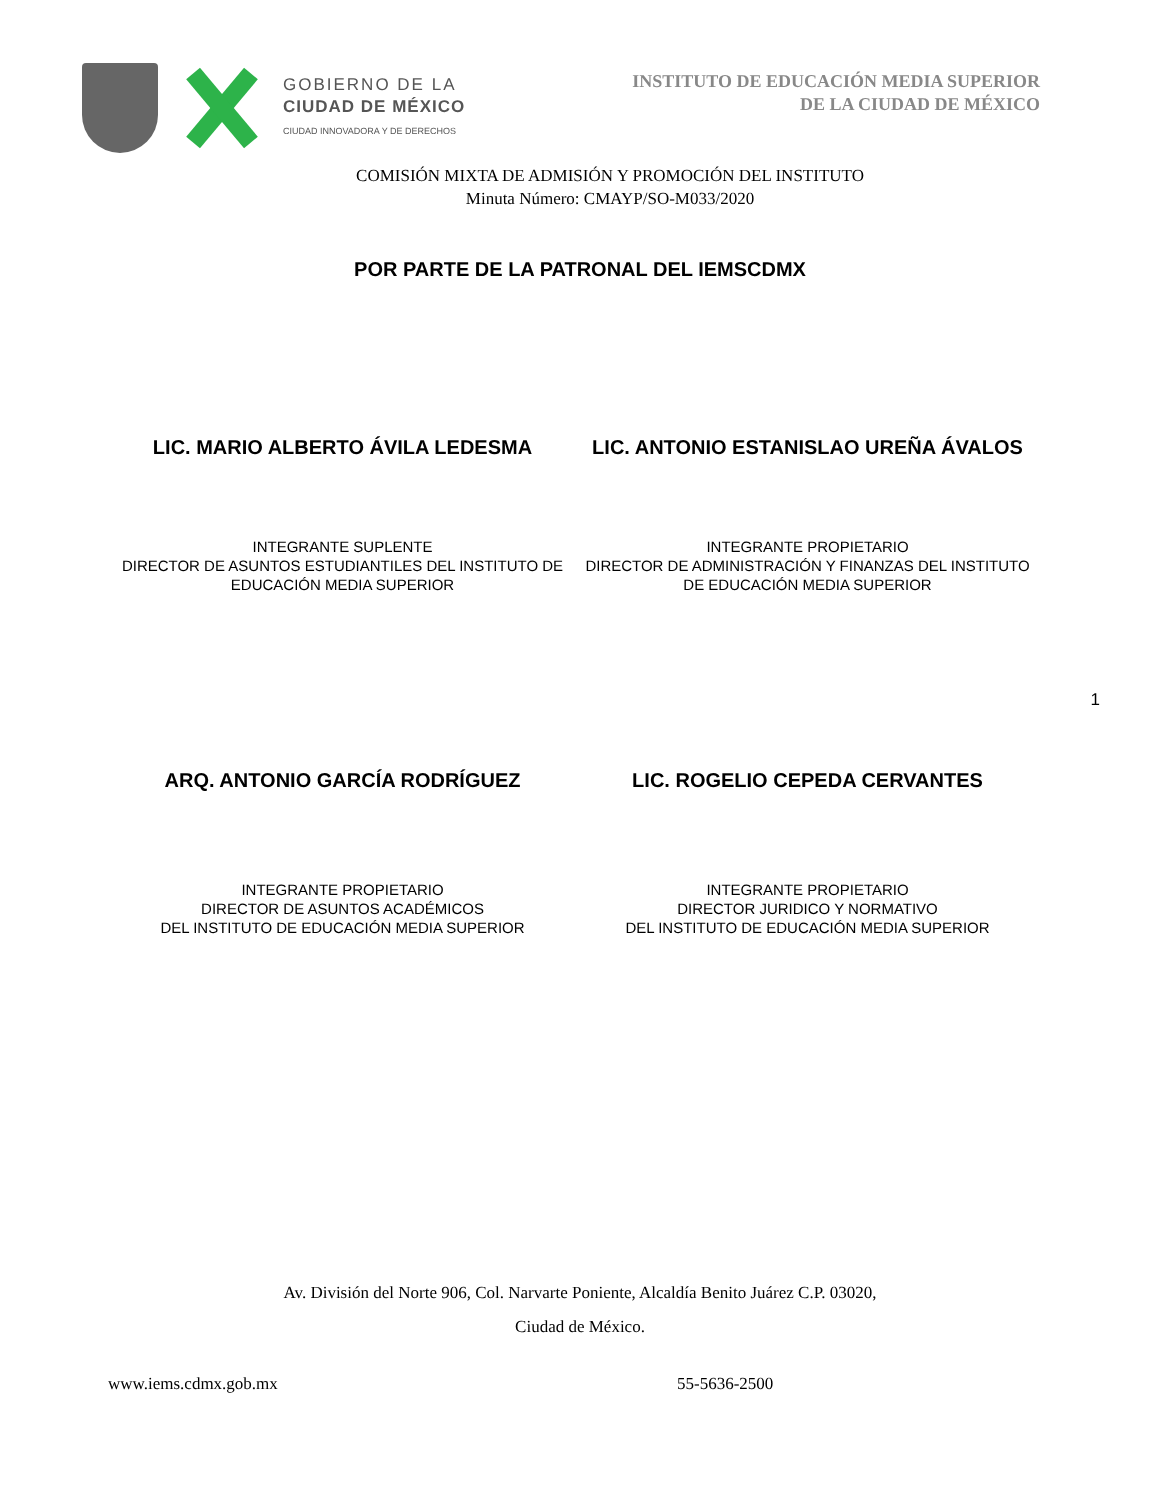GOBIERNO DE LA
CIUDAD DE MÉXICO
CIUDAD INNOVADORA Y DE DERECHOS
INSTITUTO DE EDUCACIÓN MEDIA SUPERIOR
DE LA CIUDAD DE MÉXICO
COMISIÓN MIXTA DE ADMISIÓN Y PROMOCIÓN DEL INSTITUTO
Minuta Número: CMAYP/SO-M033/2020
POR PARTE DE LA PATRONAL DEL IEMSCDMX
LIC. MARIO ALBERTO ÁVILA LEDESMA
LIC. ANTONIO ESTANISLAO UREÑA ÁVALOS
INTEGRANTE SUPLENTE
DIRECTOR DE ASUNTOS ESTUDIANTILES DEL INSTITUTO DE EDUCACIÓN MEDIA SUPERIOR
INTEGRANTE PROPIETARIO
DIRECTOR DE ADMINISTRACIÓN Y FINANZAS DEL INSTITUTO DE EDUCACIÓN MEDIA SUPERIOR
1
ARQ. ANTONIO GARCÍA RODRÍGUEZ LIC. ROGELIO CEPEDA CERVANTES
INTEGRANTE PROPIETARIO
DIRECTOR DE ASUNTOS ACADÉMICOS
DEL INSTITUTO DE EDUCACIÓN MEDIA SUPERIOR
INTEGRANTE PROPIETARIO
DIRECTOR JURIDICO Y NORMATIVO
DEL INSTITUTO DE EDUCACIÓN MEDIA SUPERIOR
Av. División del Norte 906, Col. Narvarte Poniente, Alcaldía Benito Juárez C.P. 03020,
Ciudad de México.
www.iems.cdmx.gob.mx 55-5636-2500